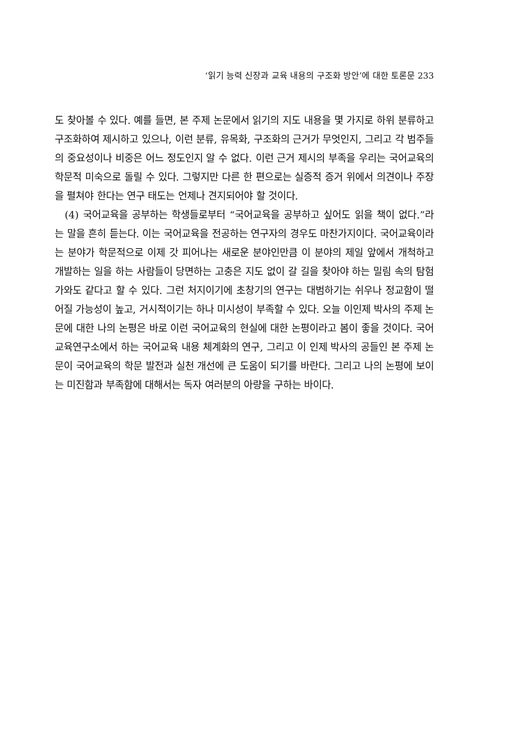‘읽기 능력 신장과 교육 내용의 구조화 방안’에 대한 토론문 233
도 찾아볼 수 있다. 예를 들면, 본 주제 논문에서 읽기의 지도 내용을 몇 가지로 하위 분류하고 구조화하여 제시하고 있으나, 이런 분류, 유목화, 구조화의 근거가 무엇인지, 그리고 각 범주들의 중요성이나 비중은 어느 정도인지 알 수 없다. 이런 근거 제시의 부족을 우리는 국어교육의 학문적 미숙으로 돌릴 수 있다. 그렇지만 다른 한 편으로는 실증적 증거 위에서 의견이나 주장을 펼쳐야 한다는 연구 태도는 언제나 견지되어야 할 것이다.
(4) 국어교육을 공부하는 학생들로부터 “국어교육을 공부하고 싶어도 읽을 책이 없다.”라는 말을 흔히 듣는다. 이는 국어교육을 전공하는 연구자의 경우도 마찬가지이다. 국어교육이라는 분야가 학문적으로 이제 갓 피어나는 새로운 분야인만큼 이 분야의 제일 앞에서 개척하고 개발하는 일을 하는 사람들이 당면하는 고충은 지도 없이 갈 길을 찾아야 하는 밀림 속의 탐험가와도 같다고 할 수 있다. 그런 처지이기에 초창기의 연구는 대범하기는 쉬우나 정교함이 떨어질 가능성이 높고, 거시적이기는 하나 미시성이 부족할 수 있다. 오늘 이인제 박사의 주제 논문에 대한 나의 논평은 바로 이런 국어교육의 현실에 대한 논평이라고 봄이 좋을 것이다. 국어교육연구소에서 하는 국어교육 내용 체계화의 연구, 그리고 이 인제 박사의 공들인 본 주제 논문이 국어교육의 학문 발전과 실천 개선에 큰 도움이 되기를 바란다. 그리고 나의 논평에 보이는 미진함과 부족함에 대해서는 독자 여러분의 아량을 구하는 바이다.